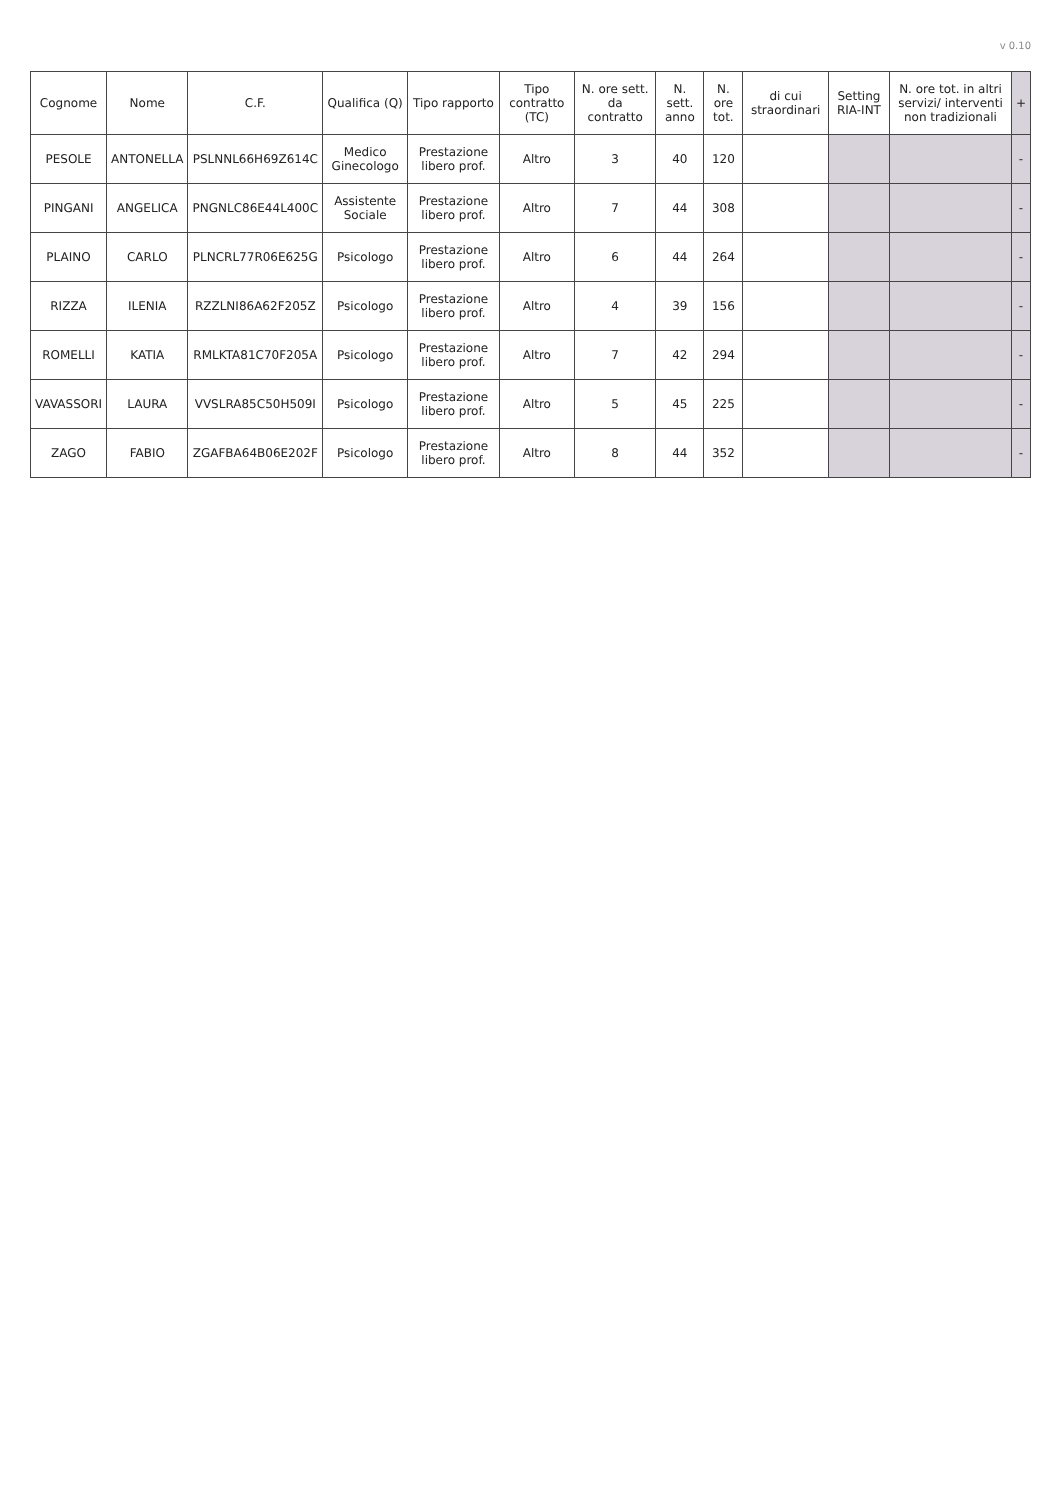v 0.10
| Cognome | Nome | C.F. | Qualifica (Q) | Tipo rapporto | Tipo contratto (TC) | N. ore sett. da contratto | N. sett. anno | N. ore tot. | di cui straordinari | Setting RIA-INT | N. ore tot. in altri servizi/ interventi non tradizionali | + |
| --- | --- | --- | --- | --- | --- | --- | --- | --- | --- | --- | --- | --- |
| PESOLE | ANTONELLA | PSLNNL66H69Z614C | Medico Ginecologo | Prestazione libero prof. | Altro | 3 | 40 | 120 | | | | - |
| PINGANI | ANGELICA | PNGNLC86E44L400C | Assistente Sociale | Prestazione libero prof. | Altro | 7 | 44 | 308 | | | | - |
| PLAINO | CARLO | PLNCRL77R06E625G | Psicologo | Prestazione libero prof. | Altro | 6 | 44 | 264 | | | | - |
| RIZZA | ILENIA | RZZLNI86A62F205Z | Psicologo | Prestazione libero prof. | Altro | 4 | 39 | 156 | | | | - |
| ROMELLI | KATIA | RMLKTA81C70F205A | Psicologo | Prestazione libero prof. | Altro | 7 | 42 | 294 | | | | - |
| VAVASSORI | LAURA | VVSLRA85C50H509I | Psicologo | Prestazione libero prof. | Altro | 5 | 45 | 225 | | | | - |
| ZAGO | FABIO | ZGAFBA64B06E202F | Psicologo | Prestazione libero prof. | Altro | 8 | 44 | 352 | | | | - |